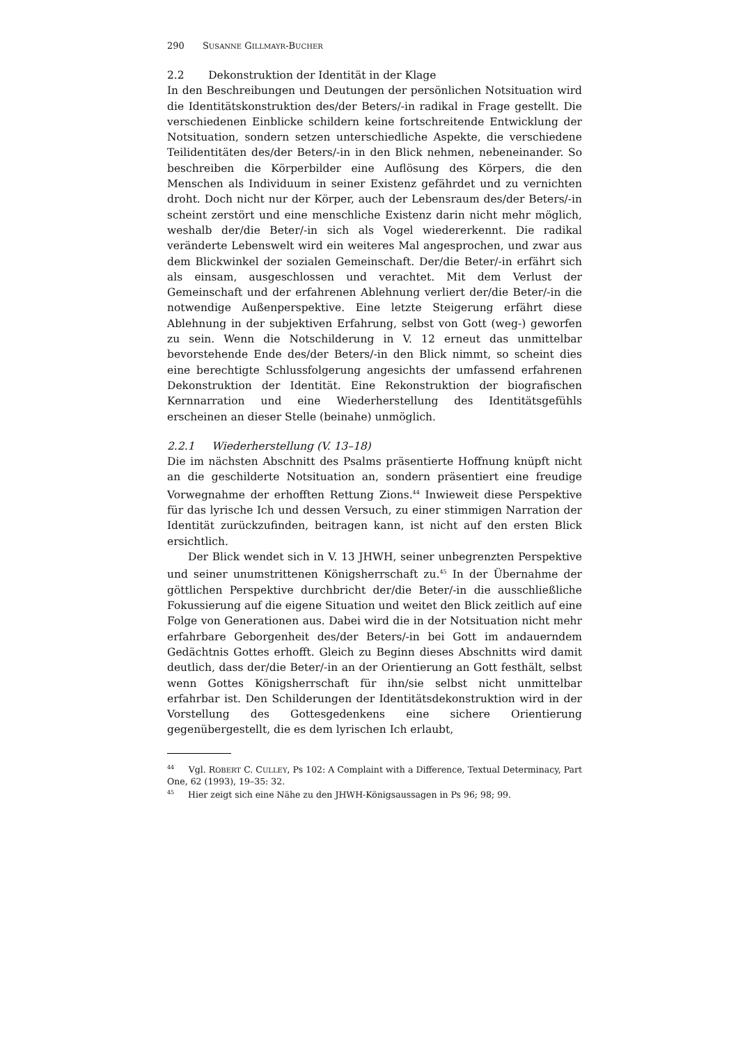290 S USANNE G ILLMAYR-B UCHER
2.2 Dekonstruktion der Identität in der Klage
In den Beschreibungen und Deutungen der persönlichen Notsituation wird die Identitätskonstruktion des/der Beters/-in radikal in Frage gestellt. Die verschiedenen Einblicke schildern keine fortschreitende Entwicklung der Notsituation, sondern setzen unterschiedliche Aspekte, die verschiedene Teilidentitäten des/der Beters/-in in den Blick nehmen, nebeneinander. So beschreiben die Körperbilder eine Auflösung des Körpers, die den Menschen als Individuum in seiner Existenz gefährdet und zu vernichten droht. Doch nicht nur der Körper, auch der Lebensraum des/der Beters/-in scheint zerstört und eine menschliche Existenz darin nicht mehr möglich, weshalb der/die Beter/-in sich als Vogel wiedererkennt. Die radikal veränderte Lebenswelt wird ein weiteres Mal angesprochen, und zwar aus dem Blickwinkel der sozialen Gemeinschaft. Der/die Beter/-in erfährt sich als einsam, ausgeschlossen und verachtet. Mit dem Verlust der Gemeinschaft und der erfahrenen Ablehnung verliert der/die Beter/-in die notwendige Außenperspektive. Eine letzte Steigerung erfährt diese Ablehnung in der subjektiven Erfahrung, selbst von Gott (weg-) geworfen zu sein. Wenn die Notschilderung in V. 12 erneut das unmittelbar bevorstehende Ende des/der Beters/-in den Blick nimmt, so scheint dies eine berechtigte Schlussfolgerung angesichts der umfassend erfahrenen Dekonstruktion der Identität. Eine Rekonstruktion der biografischen Kernnarration und eine Wiederherstellung des Identitätsgefühls erscheinen an dieser Stelle (beinahe) unmöglich.
2.2.1 Wiederherstellung (V. 13–18)
Die im nächsten Abschnitt des Psalms präsentierte Hoffnung knüpft nicht an die geschilderte Notsituation an, sondern präsentiert eine freudige Vorwegnahme der erhofften Rettung Zions.<sup>44</sup> Inwieweit diese Perspektive für das lyrische Ich und dessen Versuch, zu einer stimmigen Narration der Identität zurückzufinden, beitragen kann, ist nicht auf den ersten Blick ersichtlich.
Der Blick wendet sich in V. 13 JHWH, seiner unbegrenzten Perspektive und seiner unumstrittenen Königsherrschaft zu.<sup>45</sup> In der Übernahme der göttlichen Perspektive durchbricht der/die Beter/-in die ausschließliche Fokussierung auf die eigene Situation und weitet den Blick zeitlich auf eine Folge von Generationen aus. Dabei wird die in der Notsituation nicht mehr erfahrbare Geborgenheit des/der Beters/-in bei Gott im andauerndem Gedächtnis Gottes erhofft. Gleich zu Beginn dieses Abschnitts wird damit deutlich, dass der/die Beter/-in an der Orientierung an Gott festhält, selbst wenn Gottes Königsherrschaft für ihn/sie selbst nicht unmittelbar erfahrbar ist. Den Schilderungen der Identitätsdekonstruktion wird in der Vorstellung des Gottesgedenkens eine sichere Orientierung gegenübergestellt, die es dem lyrischen Ich erlaubt,
<sup>44</sup> Vgl. ROBERT C. CULLEY, Ps 102: A Complaint with a Difference, Textual Determinacy, Part One, 62 (1993), 19–35: 32.
<sup>45</sup> Hier zeigt sich eine Nähe zu den JHWH-Königsaussagen in Ps 96; 98; 99.